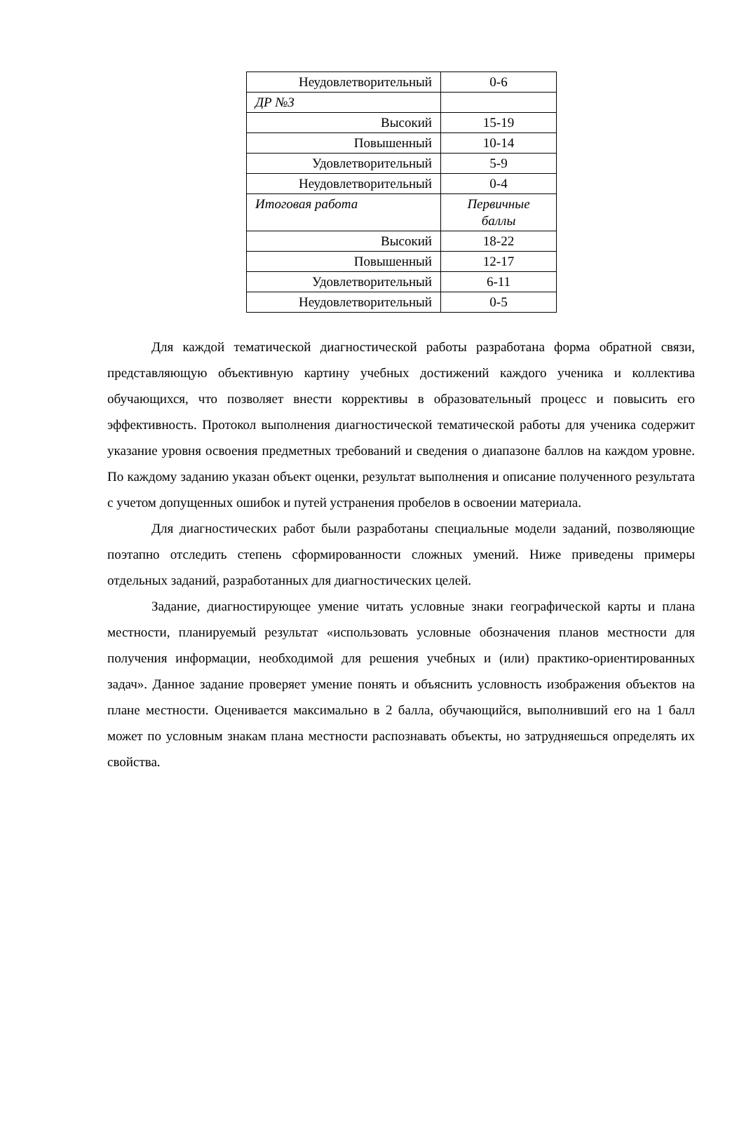| Неудовлетворительный | 0-6 |
| ДР №3 | |
| Высокий | 15-19 |
| Повышенный | 10-14 |
| Удовлетворительный | 5-9 |
| Неудовлетворительный | 0-4 |
| Итоговая работа | Первичные баллы |
| Высокий | 18-22 |
| Повышенный | 12-17 |
| Удовлетворительный | 6-11 |
| Неудовлетворительный | 0-5 |
Для каждой тематической диагностической работы разработана форма обратной связи, представляющую объективную картину учебных достижений каждого ученика и коллектива обучающихся, что позволяет внести коррективы в образовательный процесс и повысить его эффективность. Протокол выполнения диагностической тематической работы для ученика содержит указание уровня освоения предметных требований и сведения о диапазоне баллов на каждом уровне. По каждому заданию указан объект оценки, результат выполнения и описание полученного результата с учетом допущенных ошибок и путей устранения пробелов в освоении материала.
Для диагностических работ были разработаны специальные модели заданий, позволяющие поэтапно отследить степень сформированности сложных умений. Ниже приведены примеры отдельных заданий, разработанных для диагностических целей.
Задание, диагностирующее умение читать условные знаки географической карты и плана местности, планируемый результат «использовать условные обозначения планов местности для получения информации, необходимой для решения учебных и (или) практико-ориентированных задач». Данное задание проверяет умение понять и объяснить условность изображения объектов на плане местности. Оценивается максимально в 2 балла, обучающийся, выполнивший его на 1 балл может по условным знакам плана местности распознавать объекты, но затрудняешься определять их свойства.